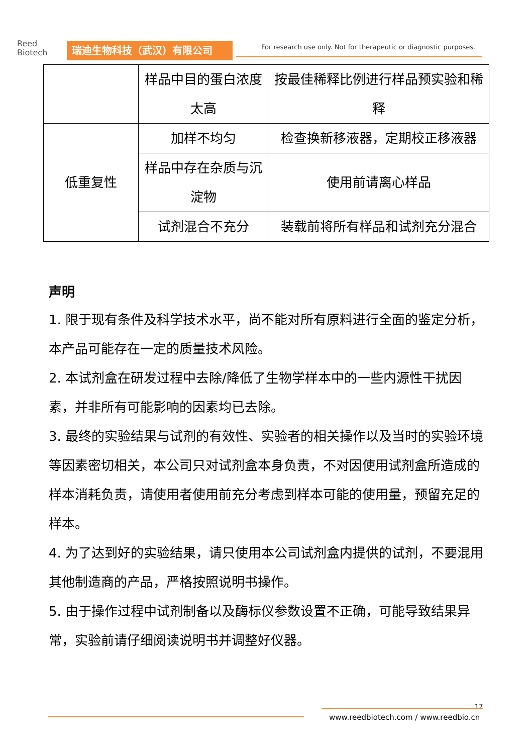Reed
Biotech
瑞迪生物科技（武汉）有限公司
For research use only. Not for therapeutic or diagnostic purposes.
| | 样品中目的蛋白浓度太高 | 按最佳稀释比例进行样品预实验和稀释 |
| 低重复性 | 加样不均匀 | 检查换新移液器，定期校正移液器 |
| | 样品中存在杂质与沉淀物 | 使用前请离心样品 |
| | 试剂混合不充分 | 装载前将所有样品和试剂充分混合 |
声明
1. 限于现有条件及科学技术水平，尚不能对所有原料进行全面的鉴定分析，本产品可能存在一定的质量技术风险。
2. 本试剂盒在研发过程中去除/降低了生物学样本中的一些内源性干扰因素，并非所有可能影响的因素均已去除。
3. 最终的实验结果与试剂的有效性、实验者的相关操作以及当时的实验环境等因素密切相关，本公司只对试剂盒本身负责，不对因使用试剂盒所造成的样本消耗负责，请使用者使用前充分考虑到样本可能的使用量，预留充足的样本。
4. 为了达到好的实验结果，请只使用本公司试剂盒内提供的试剂，不要混用其他制造商的产品，严格按照说明书操作。
5. 由于操作过程中试剂制备以及酶标仪参数设置不正确，可能导致结果异常，实验前请仔细阅读说明书并调整好仪器。
17
www.reedbiotech.com / www.reedbio.cn